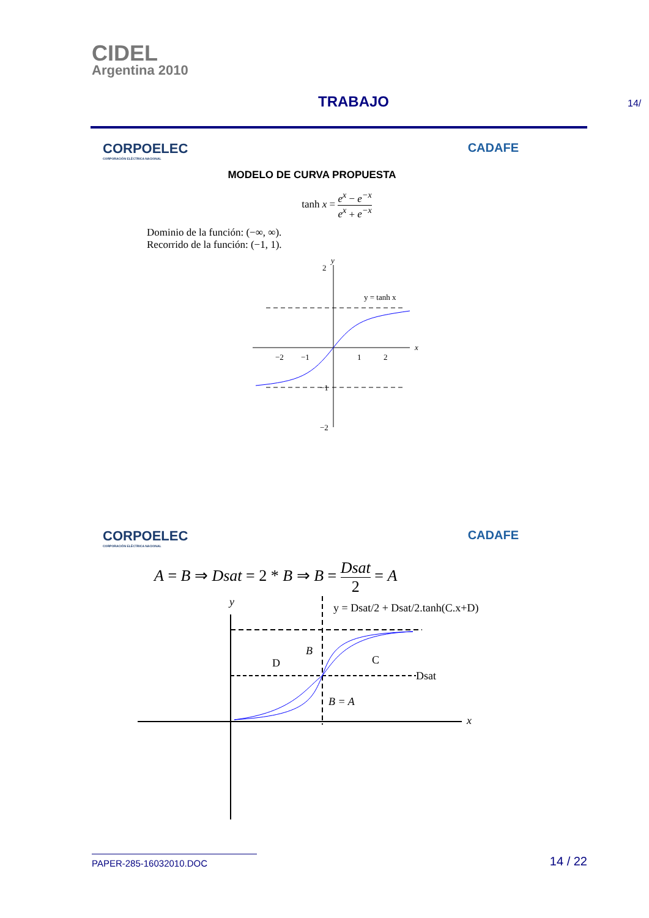CIDEL
Argentina 2010
TRABAJO
14/
CORPOELEC
CORPORACIÓN ELÉCTRICA NACIONAL
CADAFE
MODELO DE CURVA PROPUESTA
tanh x = e<sup>x</sup> − e<sup>−x</sup> e<sup>x</sup> + e<sup>−x</sup>
Dominio de la función: (−∞, ∞).
Recorrido de la función: (−1, 1).
y
x
2
y = tanh x
−2
−1
1
2
−1
−2
CORPOELEC
CORPORACIÓN ELÉCTRICA NACIONAL
CADAFE
A = B ⇒ Dsat = 2 * B ⇒ B = Dsat 2 = A
y
x
y = Dsat/2 + Dsat/2.tanh(C.x+D)
D
B
C
Dsat
B = A
PAPER-285-16032010.DOC
14 / 22